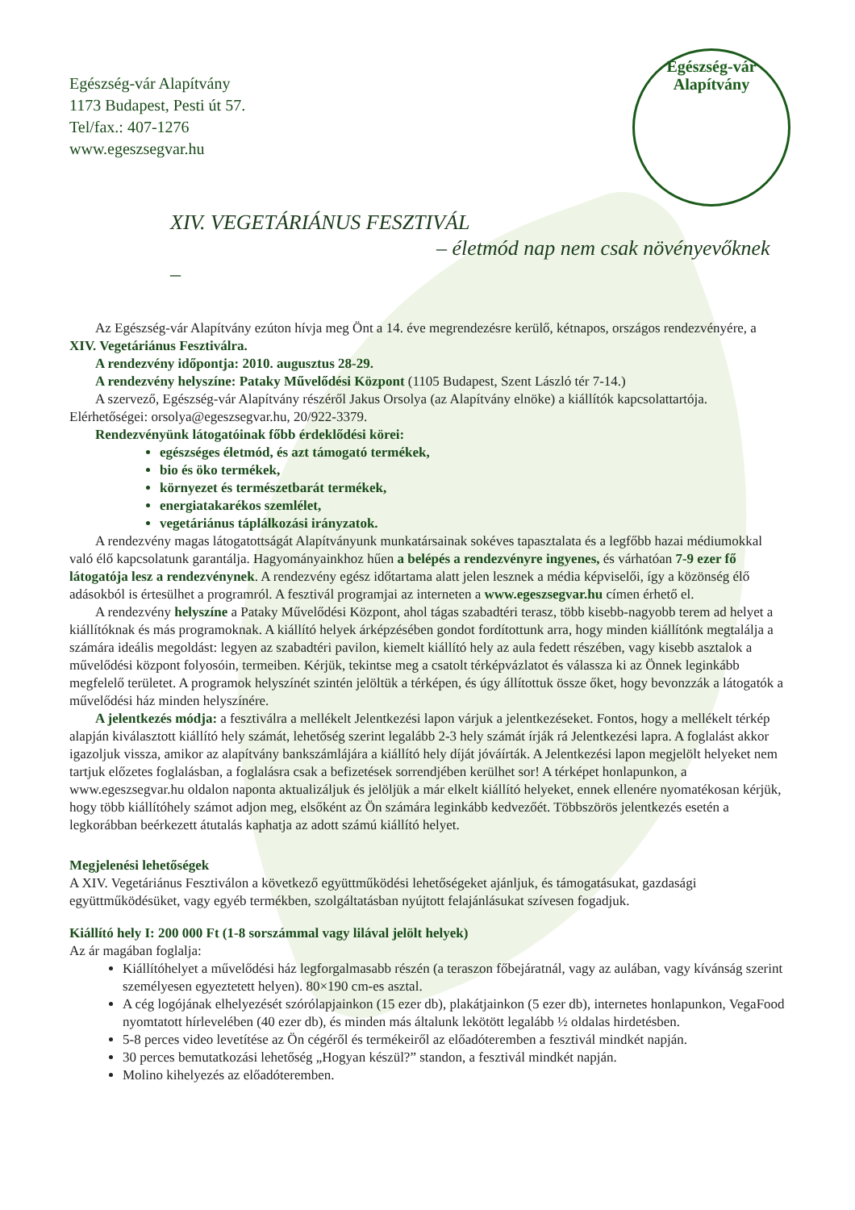Egészség-vár Alapítvány
Egészség-vár Alapítvány
1173 Budapest, Pesti út 57.
Tel/fax.: 407-1276
www.egeszsegvar.hu
XIV. VEGETÁRIÁNUS FESZTIVÁL
– életmód nap nem csak növényevőknek –
Az Egészség-vár Alapítvány ezúton hívja meg Önt a 14. éve megrendezésre kerülő, kétnapos, országos rendezvényére, a XIV. Vegetáriánus Fesztiválra.
A rendezvény időpontja: 2010. augusztus 28-29.
A rendezvény helyszíne: Pataky Művelődési Központ (1105 Budapest, Szent László tér 7-14.)
A szervező, Egészség-vár Alapítvány részéről Jakus Orsolya (az Alapítvány elnöke) a kiállítók kapcsolattartója. Elérhetőségei: orsolya@egeszsegvar.hu, 20/922-3379.
Rendezvényünk látogatóinak főbb érdeklődési körei:
egészséges életmód, és azt támogató termékek,
bio és öko termékek,
környezet és természetbarát termékek,
energiatakarékos szemlélet,
vegetáriánus táplálkozási irányzatok.
A rendezvény magas látogatottságát Alapítványunk munkatársainak sokéves tapasztalata és a legfőbb hazai médiumokkal való élő kapcsolatunk garantálja. Hagyományainkhoz hűen a belépés a rendezvényre ingyenes, és várhatóan 7-9 ezer fő látogatója lesz a rendezvénynek. A rendezvény egész időtartama alatt jelen lesznek a média képviselői, így a közönség élő adásokból is értesülhet a programról. A fesztivál programjai az interneten a www.egeszsegvar.hu címen érhető el.
A rendezvény helyszíne a Pataky Művelődési Központ, ahol tágas szabadtéri terasz, több kisebb-nagyobb terem ad helyet a kiállítóknak és más programoknak. A kiállító helyek árképzésében gondot fordítottunk arra, hogy minden kiállítónk megtalálja a számára ideális megoldást: legyen az szabadtéri pavilon, kiemelt kiállító hely az aula fedett részében, vagy kisebb asztalok a művelődési központ folyosóin, termeiben. Kérjük, tekintse meg a csatolt térképvázlatot és válassza ki az Önnek leginkább megfelelő területet. A programok helyszínét szintén jelöltük a térképen, és úgy állítottuk össze őket, hogy bevonzzák a látogatók a művelődési ház minden helyszínére.
A jelentkezés módja: a fesztiválra a mellékelt Jelentkezési lapon várjuk a jelentkezéseket. Fontos, hogy a mellékelt térkép alapján kiválasztott kiállító hely számát, lehetőség szerint legalább 2-3 hely számát írják rá Jelentkezési lapra. A foglalást akkor igazoljuk vissza, amikor az alapítvány bankszámlájára a kiállító hely díját jóváírták. A Jelentkezési lapon megjelölt helyeket nem tartjuk előzetes foglalásban, a foglalásra csak a befizetések sorrendjében kerülhet sor! A térképet honlapunkon, a www.egeszsegvar.hu oldalon naponta aktualizáljuk és jelöljük a már elkelt kiállító helyeket, ennek ellenére nyomatékosan kérjük, hogy több kiállítóhely számot adjon meg, elsőként az Ön számára leginkább kedvezőét. Többszörös jelentkezés esetén a legkorábban beérkezett átutalás kaphatja az adott számú kiállító helyet.
Megjelenési lehetőségek
A XIV. Vegetáriánus Fesztiválon a következő együttműködési lehetőségeket ajánljuk, és támogatásukat, gazdasági együttműködésüket, vagy egyéb termékben, szolgáltatásban nyújtott felajánlásukat szívesen fogadjuk.
Kiállító hely I: 200 000 Ft (1-8 sorszámmal vagy lilával jelölt helyek)
Az ár magában foglalja:
Kiállítóhelyet a művelődési ház legforgalmasabb részén (a teraszon főbejáratnál, vagy az aulában, vagy kívánság szerint személyesen egyeztetett helyen). 80×190 cm-es asztal.
A cég logójának elhelyezését szórólapjainkon (15 ezer db), plakátjainkon (5 ezer db), internetes honlapunkon, VegaFood nyomtatott hírlevelében (40 ezer db), és minden más általunk lekötött legalább ½ oldalas hirdetésben.
5-8 perces video levetítése az Ön cégéről és termékeiről az előadóteremben a fesztivál mindkét napján.
30 perces bemutatkozási lehetőség „Hogyan készül?” standon, a fesztivál mindkét napján.
Molino kihelyezés az előadóteremben.